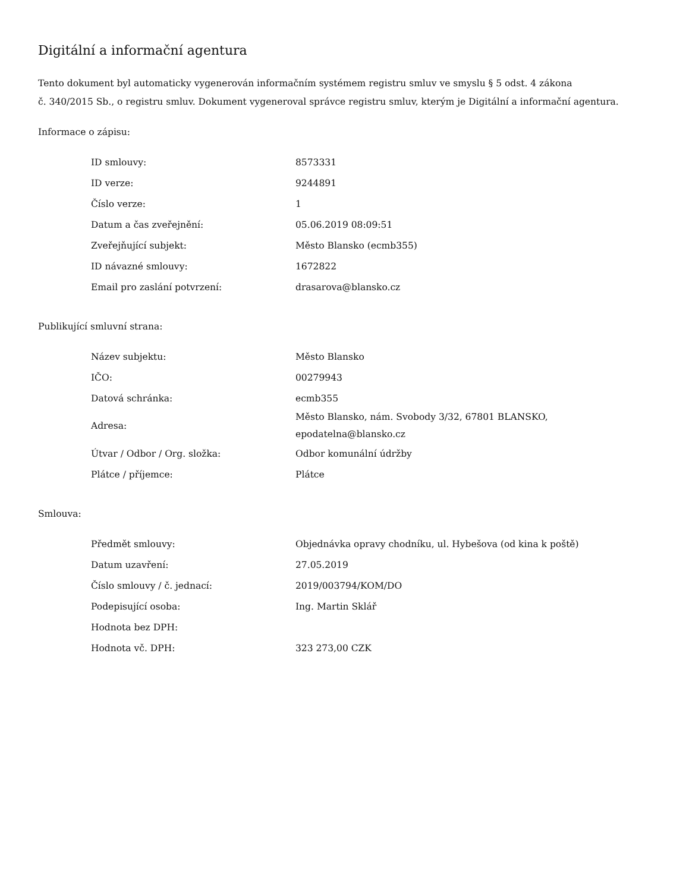Digitální a informační agentura
Tento dokument byl automaticky vygenerován informačním systémem registru smluv ve smyslu § 5 odst. 4 zákona
č. 340/2015 Sb., o registru smluv. Dokument vygeneroval správce registru smluv, kterým je Digitální a informační agentura.
Informace o zápisu:
| ID smlouvy: | 8573331 |
| ID verze: | 9244891 |
| Číslo verze: | 1 |
| Datum a čas zveřejnění: | 05.06.2019 08:09:51 |
| Zveřejňující subjekt: | Město Blansko (ecmb355) |
| ID návazné smlouvy: | 1672822 |
| Email pro zaslání potvrzení: | drasarova@blansko.cz |
Publikující smluvní strana:
| Název subjektu: | Město Blansko |
| IČO: | 00279943 |
| Datová schránka: | ecmb355 |
| Adresa: | Město Blansko, nám. Svobody 3/32, 67801 BLANSKO, epodatelna@blansko.cz |
| Útvar / Odbor / Org. složka: | Odbor komunální údržby |
| Plátce / příjemce: | Plátce |
Smlouva:
| Předmět smlouvy: | Objednávka opravy chodníku, ul. Hybešova (od kina k poště) |
| Datum uzavření: | 27.05.2019 |
| Číslo smlouvy / č. jednací: | 2019/003794/KOM/DO |
| Podepisující osoba: | Ing. Martin Sklář |
| Hodnota bez DPH: | |
| Hodnota vč. DPH: | 323 273,00 CZK |